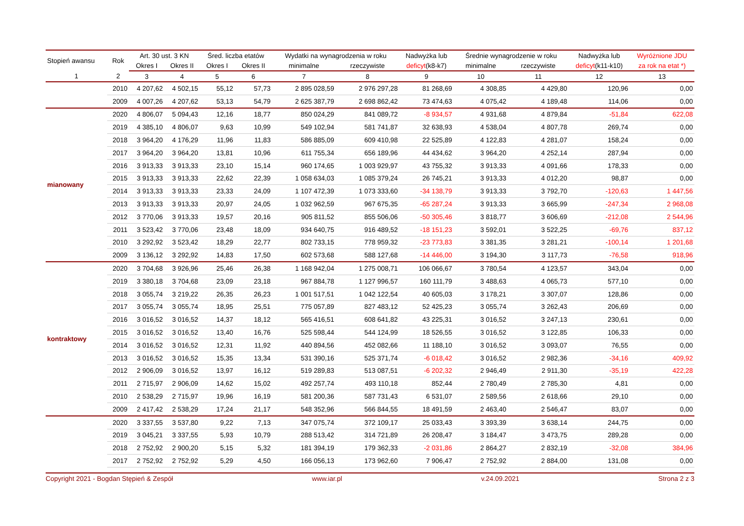| Stopień awansu | Rok | Art. 30 ust. 3 KN | | Śred. liczba etatów | | Wydatki na wynagrodzenia w roku | | Nadwyżka lub | Średnie wynagrodzenie w roku | | Nadwyżka lub | Wyróżnione JDU |
| --- | --- | --- | --- | --- | --- | --- | --- | --- | --- | --- | --- | --- |
| | | Okres I | Okres II | Okres I | Okres II | minimalne | rzeczywiste | deficyt (k8-k7) | minimalne | rzeczywiste | deficyt (k11-k10) | za rok na etat *) |
| 1 | 2 | 3 | 4 | 5 | 6 | 7 | 8 | 9 | 10 | 11 | 12 | 13 |
| | 2010 | 4 207,62 | 4 502,15 | 55,12 | 57,73 | 2 895 028,59 | 2 976 297,28 | 81 268,69 | 4 308,85 | 4 429,80 | 120,96 | 0,00 |
| | 2009 | 4 007,26 | 4 207,62 | 53,13 | 54,79 | 2 625 387,79 | 2 698 862,42 | 73 474,63 | 4 075,42 | 4 189,48 | 114,06 | 0,00 |
| mianowany | 2020 | 4 806,07 | 5 094,43 | 12,16 | 18,77 | 850 024,29 | 841 089,72 | -8 934,57 | 4 931,68 | 4 879,84 | -51,84 | 622,08 |
| | 2019 | 4 385,10 | 4 806,07 | 9,63 | 10,99 | 549 102,94 | 581 741,87 | 32 638,93 | 4 538,04 | 4 807,78 | 269,74 | 0,00 |
| | 2018 | 3 964,20 | 4 176,29 | 11,96 | 11,83 | 586 885,09 | 609 410,98 | 22 525,89 | 4 122,83 | 4 281,07 | 158,24 | 0,00 |
| | 2017 | 3 964,20 | 3 964,20 | 13,81 | 10,96 | 611 755,34 | 656 189,96 | 44 434,62 | 3 964,20 | 4 252,14 | 287,94 | 0,00 |
| | 2016 | 3 913,33 | 3 913,33 | 23,10 | 15,14 | 960 174,65 | 1 003 929,97 | 43 755,32 | 3 913,33 | 4 091,66 | 178,33 | 0,00 |
| | 2015 | 3 913,33 | 3 913,33 | 22,62 | 22,39 | 1 058 634,03 | 1 085 379,24 | 26 745,21 | 3 913,33 | 4 012,20 | 98,87 | 0,00 |
| | 2014 | 3 913,33 | 3 913,33 | 23,33 | 24,09 | 1 107 472,39 | 1 073 333,60 | -34 138,79 | 3 913,33 | 3 792,70 | -120,63 | 1 447,56 |
| | 2013 | 3 913,33 | 3 913,33 | 20,97 | 24,05 | 1 032 962,59 | 967 675,35 | -65 287,24 | 3 913,33 | 3 665,99 | -247,34 | 2 968,08 |
| | 2012 | 3 770,06 | 3 913,33 | 19,57 | 20,16 | 905 811,52 | 855 506,06 | -50 305,46 | 3 818,77 | 3 606,69 | -212,08 | 2 544,96 |
| | 2011 | 3 523,42 | 3 770,06 | 23,48 | 18,09 | 934 640,75 | 916 489,52 | -18 151,23 | 3 592,01 | 3 522,25 | -69,76 | 837,12 |
| | 2010 | 3 292,92 | 3 523,42 | 18,29 | 22,77 | 802 733,15 | 778 959,32 | -23 773,83 | 3 381,35 | 3 281,21 | -100,14 | 1 201,68 |
| | 2009 | 3 136,12 | 3 292,92 | 14,83 | 17,50 | 602 573,68 | 588 127,68 | -14 446,00 | 3 194,30 | 3 117,73 | -76,58 | 918,96 |
| kontraktowy | 2020 | 3 704,68 | 3 926,96 | 25,46 | 26,38 | 1 168 942,04 | 1 275 008,71 | 106 066,67 | 3 780,54 | 4 123,57 | 343,04 | 0,00 |
| | 2019 | 3 380,18 | 3 704,68 | 23,09 | 23,18 | 967 884,78 | 1 127 996,57 | 160 111,79 | 3 488,63 | 4 065,73 | 577,10 | 0,00 |
| | 2018 | 3 055,74 | 3 219,22 | 26,35 | 26,23 | 1 001 517,51 | 1 042 122,54 | 40 605,03 | 3 178,21 | 3 307,07 | 128,86 | 0,00 |
| | 2017 | 3 055,74 | 3 055,74 | 18,95 | 25,51 | 775 057,89 | 827 483,12 | 52 425,23 | 3 055,74 | 3 262,43 | 206,69 | 0,00 |
| | 2016 | 3 016,52 | 3 016,52 | 14,37 | 18,12 | 565 416,51 | 608 641,82 | 43 225,31 | 3 016,52 | 3 247,13 | 230,61 | 0,00 |
| | 2015 | 3 016,52 | 3 016,52 | 13,40 | 16,76 | 525 598,44 | 544 124,99 | 18 526,55 | 3 016,52 | 3 122,85 | 106,33 | 0,00 |
| | 2014 | 3 016,52 | 3 016,52 | 12,31 | 11,92 | 440 894,56 | 452 082,66 | 11 188,10 | 3 016,52 | 3 093,07 | 76,55 | 0,00 |
| | 2013 | 3 016,52 | 3 016,52 | 15,35 | 13,34 | 531 390,16 | 525 371,74 | -6 018,42 | 3 016,52 | 2 982,36 | -34,16 | 409,92 |
| | 2012 | 2 906,09 | 3 016,52 | 13,97 | 16,12 | 519 289,83 | 513 087,51 | -6 202,32 | 2 946,49 | 2 911,30 | -35,19 | 422,28 |
| | 2011 | 2 715,97 | 2 906,09 | 14,62 | 15,02 | 492 257,74 | 493 110,18 | 852,44 | 2 780,49 | 2 785,30 | 4,81 | 0,00 |
| | 2010 | 2 538,29 | 2 715,97 | 19,96 | 16,19 | 581 200,36 | 587 731,43 | 6 531,07 | 2 589,56 | 2 618,66 | 29,10 | 0,00 |
| | 2009 | 2 417,42 | 2 538,29 | 17,24 | 21,17 | 548 352,96 | 566 844,55 | 18 491,59 | 2 463,40 | 2 546,47 | 83,07 | 0,00 |
| | 2020 | 3 337,55 | 3 537,80 | 9,22 | 7,13 | 347 075,74 | 372 109,17 | 25 033,43 | 3 393,39 | 3 638,14 | 244,75 | 0,00 |
| | 2019 | 3 045,21 | 3 337,55 | 5,93 | 10,79 | 288 513,42 | 314 721,89 | 26 208,47 | 3 184,47 | 3 473,75 | 289,28 | 0,00 |
| | 2018 | 2 752,92 | 2 900,20 | 5,15 | 5,32 | 181 394,19 | 179 362,33 | -2 031,86 | 2 864,27 | 2 832,19 | -32,08 | 384,96 |
| | 2017 | 2 752,92 | 2 752,92 | 5,29 | 4,50 | 166 056,13 | 173 962,60 | 7 906,47 | 2 752,92 | 2 884,00 | 131,08 | 0,00 |
Copyright 2021 - Bogdan Stępień & Zespół www.iar.pl v.24.09.2021 Strona 2 z 3